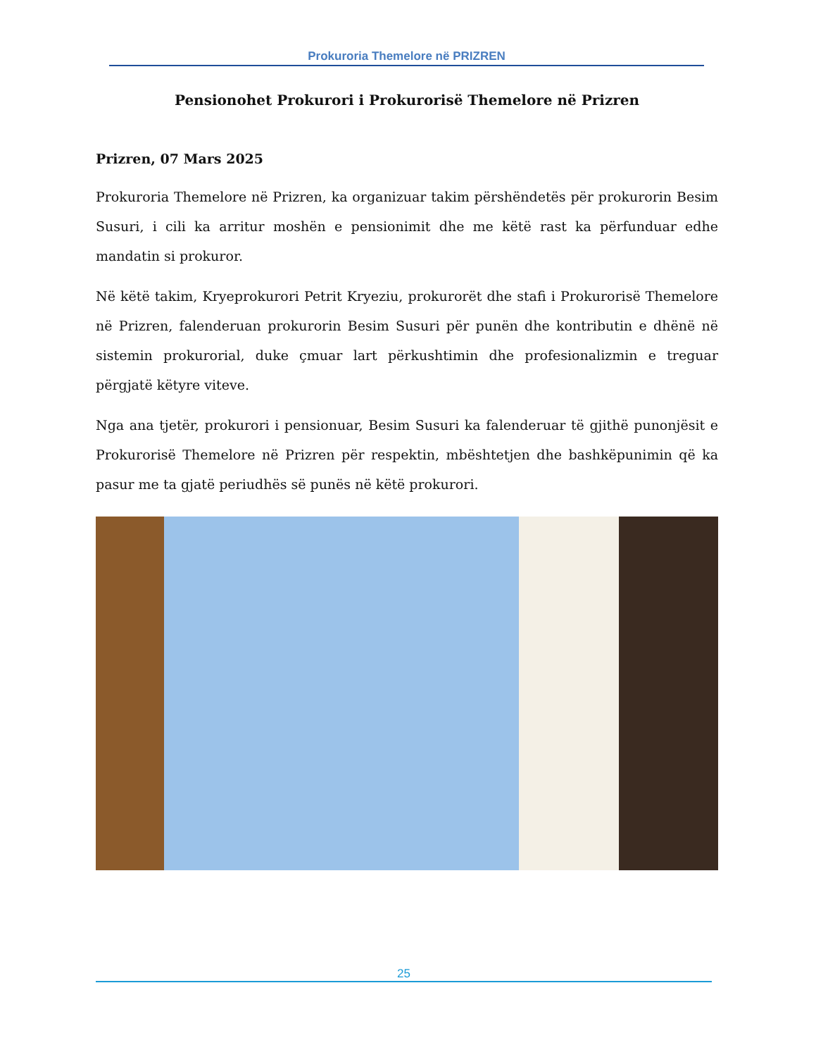Prokuroria Themelore në PRIZREN
Pensionohet Prokurori i Prokurorisë Themelore në Prizren
Prizren, 07 Mars 2025
Prokuroria Themelore në Prizren, ka organizuar takim përshëndetës për prokurorin Besim Susuri, i cili ka arritur moshën e pensionimit dhe me këtë rast ka përfunduar edhe mandatin si prokuror.
Në këtë takim, Kryeprokurori Petrit Kryeziu, prokurorët dhe stafi i Prokurorisë Themelore në Prizren, falenderuan prokurorin Besim Susuri për punën dhe kontributin e dhënë në sistemin prokurorial, duke çmuar lart përkushtimin dhe profesionalizmin e treguar përgjatë këtyre viteve.
Nga ana tjetër, prokurori i pensionuar, Besim Susuri ka falenderuar të gjithë punonjësit e Prokurorisë Themelore në Prizren për respektin, mbështetjen dhe bashkëpunimin që ka pasur me ta gjatë periudhës së punës në këtë prokurori.
25